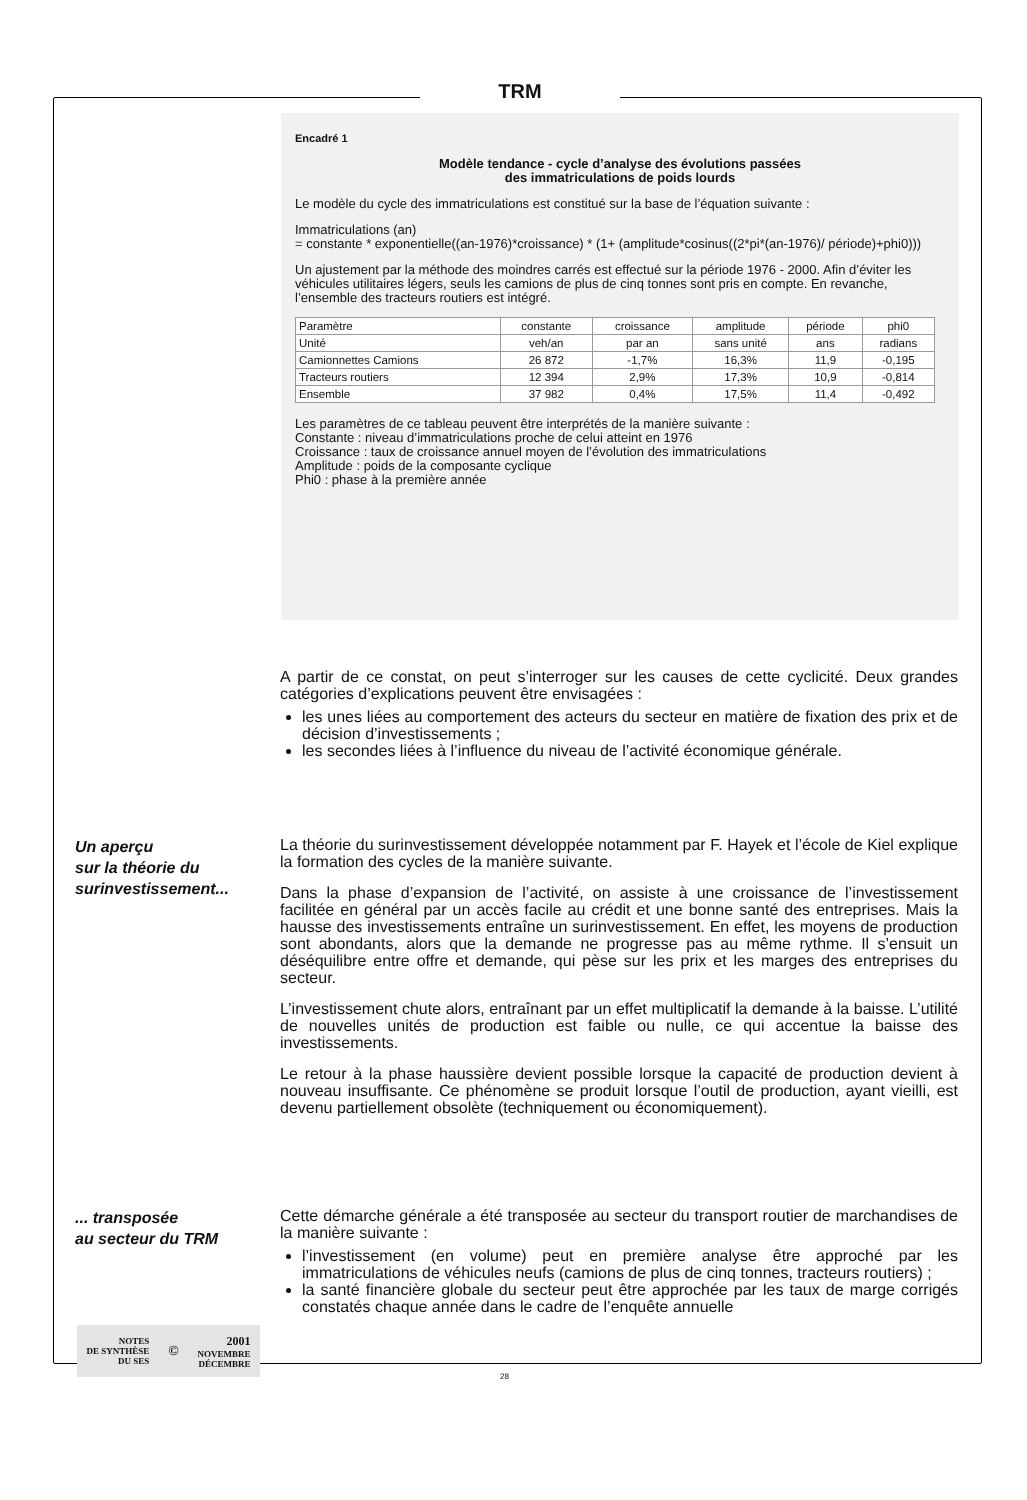TRM
Encadré 1
Modèle tendance - cycle d’analyse des évolutions passées
des immatriculations de poids lourds
Le modèle du cycle des immatriculations est constitué sur la base de l’équation suivante :
Immatriculations (an)
= constante * exponentielle((an-1976)*croissance) * (1+ (amplitude*cosinus((2*pi*(an-1976)/ période)+phi0)))
Un ajustement par la méthode des moindres carrés est effectué sur la période 1976 - 2000. Afin d’éviter les véhicules utilitaires légers, seuls les camions de plus de cinq tonnes sont pris en compte. En revanche, l’ensemble des tracteurs routiers est intégré.
| Paramètre | constante | croissance | amplitude | période | phi0 |
| Unité | veh/an | par an | sans unité | ans | radians |
| Camionnettes Camions | 26 872 | -1,7% | 16,3% | 11,9 | -0,195 |
| Tracteurs routiers | 12 394 | 2,9% | 17,3% | 10,9 | -0,814 |
| Ensemble | 37 982 | 0,4% | 17,5% | 11,4 | -0,492 |
Les paramètres de ce tableau peuvent être interprétés de la manière suivante :
Constante : niveau d’immatriculations proche de celui atteint en 1976
Croissance : taux de croissance annuel moyen de l’évolution des immatriculations
Amplitude : poids de la composante cyclique
Phi0 : phase à la première année
A partir de ce constat, on peut s’interroger sur les causes de cette cyclicité. Deux grandes catégories d’explications peuvent être envisagées :
les unes liées au comportement des acteurs du secteur en matière de fixation des prix et de décision d’investissements ;
les secondes liées à l’influence du niveau de l’activité économique générale.
Un aperçu
sur la théorie du
surinvestissement...
La théorie du surinvestissement développée notamment par F. Hayek et l’école de Kiel explique la formation des cycles de la manière suivante.
Dans la phase d’expansion de l’activité, on assiste à une croissance de l’investissement facilitée en général par un accès facile au crédit et une bonne santé des entreprises. Mais la hausse des investissements entraîne un surinvestissement. En effet, les moyens de production sont abondants, alors que la demande ne progresse pas au même rythme. Il s’ensuit un déséquilibre entre offre et demande, qui pèse sur les prix et les marges des entreprises du secteur.
L’investissement chute alors, entraînant par un effet multiplicatif la demande à la baisse. L’utilité de nouvelles unités de production est faible ou nulle, ce qui accentue la baisse des investissements.
Le retour à la phase haussière devient possible lorsque la capacité de production devient à nouveau insuffisante. Ce phénomène se produit lorsque l’outil de production, ayant vieilli, est devenu partiellement obsolète (techniquement ou économiquement).
... transposée
au secteur du TRM
Cette démarche générale a été transposée au secteur du transport routier de marchandises de la manière suivante :
l’investissement (en volume) peut en première analyse être approché par les immatriculations de véhicules neufs (camions de plus de cinq tonnes, tracteurs routiers) ;
la santé financière globale du secteur peut être approchée par les taux de marge corrigés constatés chaque année dans le cadre de l’enquête annuelle
NOTES
DE SYNTHÈSE
DU SES
©
2001
NOVEMBRE
DÉCEMBRE
28